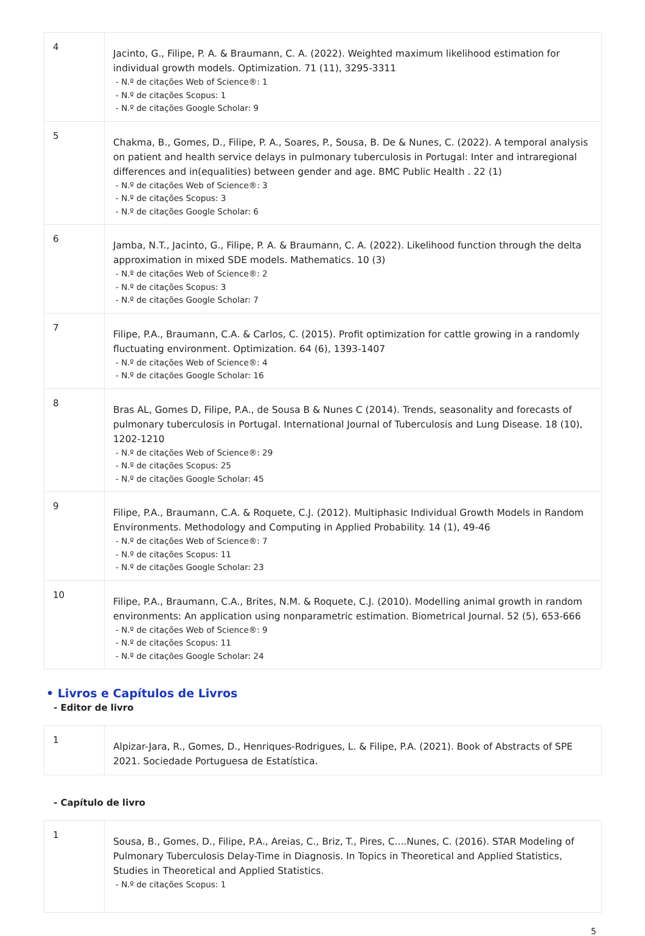| 4 | Jacinto, G., Filipe, P. A. & Braumann, C. A. (2022). Weighted maximum likelihood estimation for individual growth models. Optimization. 71 (11), 3295-3311 - N.º de citações Web of Science®: 1 - N.º de citações Scopus: 1 - N.º de citações Google Scholar: 9 |
| 5 | Chakma, B., Gomes, D., Filipe, P. A., Soares, P., Sousa, B. De & Nunes, C. (2022). A temporal analysis on patient and health service delays in pulmonary tuberculosis in Portugal: Inter and intraregional differences and in(equalities) between gender and age. BMC Public Health . 22 (1) - N.º de citações Web of Science®: 3 - N.º de citações Scopus: 3 - N.º de citações Google Scholar: 6 |
| 6 | Jamba, N.T., Jacinto, G., Filipe, P. A. & Braumann, C. A. (2022). Likelihood function through the delta approximation in mixed SDE models. Mathematics. 10 (3) - N.º de citações Web of Science®: 2 - N.º de citações Scopus: 3 - N.º de citações Google Scholar: 7 |
| 7 | Filipe, P.A., Braumann, C.A. & Carlos, C. (2015). Profit optimization for cattle growing in a randomly fluctuating environment. Optimization. 64 (6), 1393-1407 - N.º de citações Web of Science®: 4 - N.º de citações Google Scholar: 16 |
| 8 | Bras AL, Gomes D, Filipe, P.A., de Sousa B & Nunes C (2014). Trends, seasonality and forecasts of pulmonary tuberculosis in Portugal. International Journal of Tuberculosis and Lung Disease. 18 (10), 1202-1210 - N.º de citações Web of Science®: 29 - N.º de citações Scopus: 25 - N.º de citações Google Scholar: 45 |
| 9 | Filipe, P.A., Braumann, C.A. & Roquete, C.J. (2012). Multiphasic Individual Growth Models in Random Environments. Methodology and Computing in Applied Probability. 14 (1), 49-46 - N.º de citações Web of Science®: 7 - N.º de citações Scopus: 11 - N.º de citações Google Scholar: 23 |
| 10 | Filipe, P.A., Braumann, C.A., Brites, N.M. & Roquete, C.J. (2010). Modelling animal growth in random environments: An application using nonparametric estimation. Biometrical Journal. 52 (5), 653-666 - N.º de citações Web of Science®: 9 - N.º de citações Scopus: 11 - N.º de citações Google Scholar: 24 |
• Livros e Capítulos de Livros
- Editor de livro
| 1 | Alpizar-Jara, R., Gomes, D., Henriques-Rodrigues, L. & Filipe, P.A. (2021). Book of Abstracts of SPE 2021. Sociedade Portuguesa de Estatística. |
- Capítulo de livro
| 1 | Sousa, B., Gomes, D., Filipe, P.A., Areias, C., Briz, T., Pires, C....Nunes, C. (2016). STAR Modeling of Pulmonary Tuberculosis Delay-Time in Diagnosis. In Topics in Theoretical and Applied Statistics, Studies in Theoretical and Applied Statistics. - N.º de citações Scopus: 1 |
5